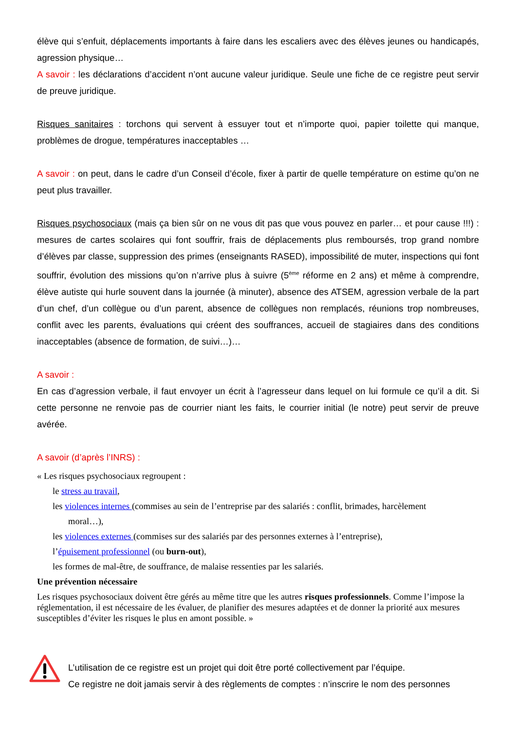élève qui s’enfuit, déplacements importants à faire dans les escaliers avec des élèves jeunes ou handicapés, agression physique…
A savoir : les déclarations d’accident n’ont aucune valeur juridique. Seule une fiche de ce registre peut servir de preuve juridique.
Risques sanitaires : torchons qui servent à essuyer tout et n’importe quoi, papier toilette qui manque, problèmes de drogue, températures inacceptables …
A savoir : on peut, dans le cadre d’un Conseil d’école, fixer à partir de quelle température on estime qu’on ne peut plus travailler.
Risques psychosociaux (mais ça bien sûr on ne vous dit pas que vous pouvez en parler… et pour cause !!!) : mesures de cartes scolaires qui font souffrir, frais de déplacements plus remboursés, trop grand nombre d’élèves par classe, suppression des primes (enseignants RASED), impossibilité de muter, inspections qui font souffrir, évolution des missions qu’on n’arrive plus à suivre (5<sup>ème</sup> réforme en 2 ans) et même à comprendre, élève autiste qui hurle souvent dans la journée (à minuter), absence des ATSEM, agression verbale de la part d’un chef, d’un collègue ou d’un parent, absence de collègues non remplacés, réunions trop nombreuses, conflit avec les parents, évaluations qui créent des souffrances, accueil de stagiaires dans des conditions inacceptables (absence de formation, de suivi…)…
A savoir :
En cas d’agression verbale, il faut envoyer un écrit à l’agresseur dans lequel on lui formule ce qu’il a dit. Si cette personne ne renvoie pas de courrier niant les faits, le courrier initial (le notre) peut servir de preuve avérée.
A savoir (d’après l’INRS) :
« Les risques psychosociaux regroupent :
le stress au travail,
les violences internes (commises au sein de l’entreprise par des salariés : conflit, brimades, harcèlement
moral…),
les violences externes (commises sur des salariés par des personnes externes à l’entreprise),
l’épuisement professionnel (ou burn-out),
les formes de mal-être, de souffrance, de malaise ressenties par les salariés.
Une prévention nécessaire
Les risques psychosociaux doivent être gérés au même titre que les autres risques professionnels. Comme l’impose la réglementation, il est nécessaire de les évaluer, de planifier des mesures adaptées et de donner la priorité aux mesures susceptibles d’éviter les risques le plus en amont possible. »
L’utilisation de ce registre est un projet qui doit être porté collectivement par l’équipe.
Ce registre ne doit jamais servir à des règlements de comptes : n’inscrire le nom des personnes